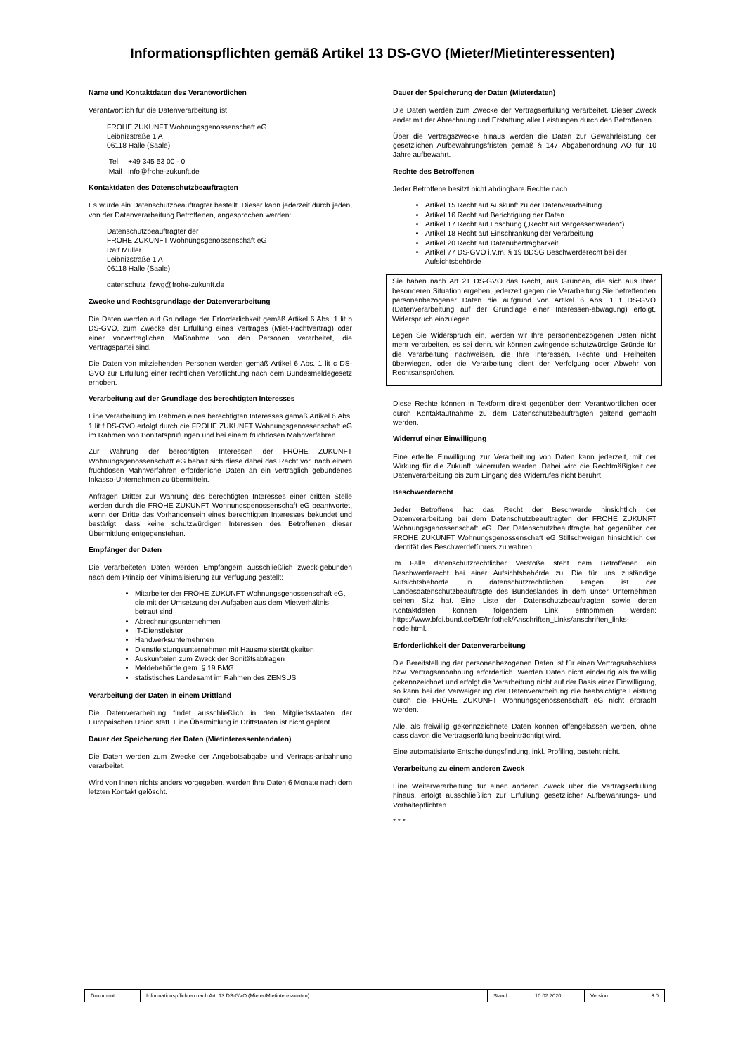Informationspflichten gemäß Artikel 13 DS-GVO (Mieter/Mietinteressenten)
Name und Kontaktdaten des Verantwortlichen
Verantwortlich für die Datenverarbeitung ist
FROHE ZUKUNFT Wohnungsgenossenschaft eG
Leibnizstraße 1 A
06118 Halle (Saale)
Tel. +49 345 53 00 - 0
Mail info@frohe-zukunft.de
Kontaktdaten des Datenschutzbeauftragten
Es wurde ein Datenschutzbeauftragter bestellt. Dieser kann jederzeit durch jeden, von der Datenverarbeitung Betroffenen, angesprochen werden:
Datenschutzbeauftragter der
FROHE ZUKUNFT Wohnungsgenossenschaft eG
Ralf Müller
Leibnizstraße 1 A
06118 Halle (Saale)
datenschutz_fzwg@frohe-zukunft.de
Zwecke und Rechtsgrundlage der Datenverarbeitung
Die Daten werden auf Grundlage der Erforderlichkeit gemäß Artikel 6 Abs. 1 lit b DS-GVO, zum Zwecke der Erfüllung eines Vertrages (Miet-Pachtvertrag) oder einer vorvertraglichen Maßnahme von den Personen verarbeitet, die Vertragspartei sind.
Die Daten von mitziehenden Personen werden gemäß Artikel 6 Abs. 1 lit c DS-GVO zur Erfüllung einer rechtlichen Verpflichtung nach dem Bundesmeldegesetz erhoben.
Verarbeitung auf der Grundlage des berechtigten Interesses
Eine Verarbeitung im Rahmen eines berechtigten Interesses gemäß Artikel 6 Abs. 1 lit f DS-GVO erfolgt durch die FROHE ZUKUNFT Wohnungsgenossenschaft eG im Rahmen von Bonitätsprüfungen und bei einem fruchtlosen Mahnverfahren.
Zur Wahrung der berechtigten Interessen der FROHE ZUKUNFT Wohnungsgenossenschaft eG behält sich diese dabei das Recht vor, nach einem fruchtlosen Mahnverfahren erforderliche Daten an ein vertraglich gebundenes Inkasso-Unternehmen zu übermitteln.
Anfragen Dritter zur Wahrung des berechtigten Interesses einer dritten Stelle werden durch die FROHE ZUKUNFT Wohnungsgenossenschaft eG beantwortet, wenn der Dritte das Vorhandensein eines berechtigten Interesses bekundet und bestätigt, dass keine schutzwürdigen Interessen des Betroffenen dieser Übermittlung entgegenstehen.
Empfänger der Daten
Die verarbeiteten Daten werden Empfängern ausschließlich zweck-gebunden nach dem Prinzip der Minimalisierung zur Verfügung gestellt:
Mitarbeiter der FROHE ZUKUNFT Wohnungsgenossenschaft eG, die mit der Umsetzung der Aufgaben aus dem Mietverhältnis betraut sind
Abrechnungsunternehmen
IT-Dienstleister
Handwerksunternehmen
Dienstleistungsunternehmen mit Hausmeistertätigkeiten
Auskunfteien zum Zweck der Bonitätsabfragen
Meldebehörde gem. § 19 BMG
statistisches Landesamt im Rahmen des ZENSUS
Verarbeitung der Daten in einem Drittland
Die Datenverarbeitung findet ausschließlich in den Mitgliedsstaaten der Europäischen Union statt. Eine Übermittlung in Drittstaaten ist nicht geplant.
Dauer der Speicherung der Daten (Mietinteressentendaten)
Die Daten werden zum Zwecke der Angebotsabgabe und Vertrags-anbahnung verarbeitet.
Wird von Ihnen nichts anders vorgegeben, werden Ihre Daten 6 Monate nach dem letzten Kontakt gelöscht.
Dauer der Speicherung der Daten (Mieterdaten)
Die Daten werden zum Zwecke der Vertragserfüllung verarbeitet. Dieser Zweck endet mit der Abrechnung und Erstattung aller Leistungen durch den Betroffenen.
Über die Vertragszwecke hinaus werden die Daten zur Gewährleistung der gesetzlichen Aufbewahrungsfristen gemäß § 147 Abgabenordnung AO für 10 Jahre aufbewahrt.
Rechte des Betroffenen
Jeder Betroffene besitzt nicht abdingbare Rechte nach
Artikel 15 Recht auf Auskunft zu der Datenverarbeitung
Artikel 16 Recht auf Berichtigung der Daten
Artikel 17 Recht auf Löschung („Recht auf Vergessenwerden“)
Artikel 18 Recht auf Einschränkung der Verarbeitung
Artikel 20 Recht auf Datenübertragbarkeit
Artikel 77 DS-GVO i.V.m. § 19 BDSG Beschwerderecht bei der Aufsichtsbehörde
Sie haben nach Art 21 DS-GVO das Recht, aus Gründen, die sich aus Ihrer besonderen Situation ergeben, jederzeit gegen die Verarbeitung Sie betreffenden personenbezogener Daten die aufgrund von Artikel 6 Abs. 1 f DS-GVO (Datenverarbeitung auf der Grundlage einer Interessen-abwägung) erfolgt, Widerspruch einzulegen.
Legen Sie Widerspruch ein, werden wir Ihre personenbezogenen Daten nicht mehr verarbeiten, es sei denn, wir können zwingende schutzwürdige Gründe für die Verarbeitung nachweisen, die Ihre Interessen, Rechte und Freiheiten überwiegen, oder die Verarbeitung dient der Verfolgung oder Abwehr von Rechtsansprüchen.
Diese Rechte können in Textform direkt gegenüber dem Verantwortlichen oder durch Kontaktaufnahme zu dem Datenschutzbeauftragten geltend gemacht werden.
Widerruf einer Einwilligung
Eine erteilte Einwilligung zur Verarbeitung von Daten kann jederzeit, mit der Wirkung für die Zukunft, widerrufen werden. Dabei wird die Rechtmäßigkeit der Datenverarbeitung bis zum Eingang des Widerrufes nicht berührt.
Beschwerderecht
Jeder Betroffene hat das Recht der Beschwerde hinsichtlich der Datenverarbeitung bei dem Datenschutzbeauftragten der FROHE ZUKUNFT Wohnungsgenossenschaft eG. Der Datenschutzbeauftragte hat gegenüber der FROHE ZUKUNFT Wohnungsgenossenschaft eG Stillschweigen hinsichtlich der Identität des Beschwerdeführers zu wahren.
Im Falle datenschutzrechtlicher Verstöße steht dem Betroffenen ein Beschwerderecht bei einer Aufsichtsbehörde zu. Die für uns zuständige Aufsichtsbehörde in datenschutzrechtlichen Fragen ist der Landesdatenschutzbeauftragte des Bundeslandes in dem unser Unternehmen seinen Sitz hat. Eine Liste der Datenschutzbeauftragten sowie deren Kontaktdaten können folgendem Link entnommen werden: https://www.bfdi.bund.de/DE/Infothek/Anschriften_Links/anschriften_links-node.html.
Erforderlichkeit der Datenverarbeitung
Die Bereitstellung der personenbezogenen Daten ist für einen Vertragsabschluss bzw. Vertragsanbahnung erforderlich. Werden Daten nicht eindeutig als freiwillig gekennzeichnet und erfolgt die Verarbeitung nicht auf der Basis einer Einwilligung, so kann bei der Verweigerung der Datenverarbeitung die beabsichtigte Leistung durch die FROHE ZUKUNFT Wohnungsgenossenschaft eG nicht erbracht werden.
Alle, als freiwillig gekennzeichnete Daten können offengelassen werden, ohne dass davon die Vertragserfüllung beeinträchtigt wird.
Eine automatisierte Entscheidungsfindung, inkl. Profiling, besteht nicht.
Verarbeitung zu einem anderen Zweck
Eine Weiterverarbeitung für einen anderen Zweck über die Vertragserfüllung hinaus, erfolgt ausschließlich zur Erfüllung gesetzlicher Aufbewahrungs- und Vorhaltepflichten.
* * *
| Dokument: | Informationspflichten nach Art. 13 DS-GVO (Mieter/Mietinteressenten) | Stand: | 10.02.2020 | Version: | 3.0 |